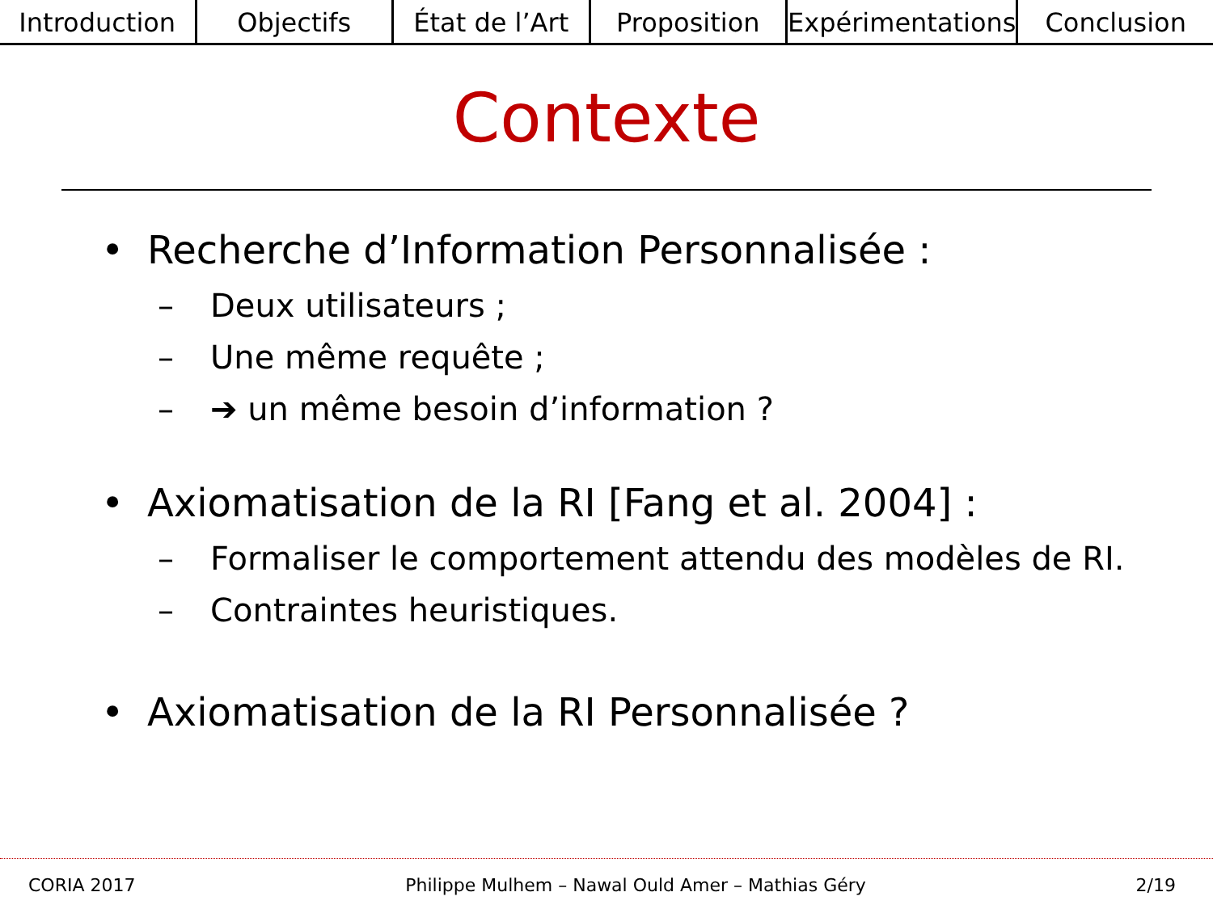Introduction Objectifs État de l’Art Proposition Expérimentations Conclusion
Contexte
• Recherche d’Information Personnalisée :
– Deux utilisateurs ;
– Une même requête ;
– ➔ un même besoin d’information ?
• Axiomatisation de la RI [Fang et al. 2004] :
– Formaliser le comportement attendu des modèles de RI.
– Contraintes heuristiques.
• Axiomatisation de la RI Personnalisée ?
CORIA 2017 Philippe Mulhem – Nawal Ould Amer – Mathias Géry 2/19